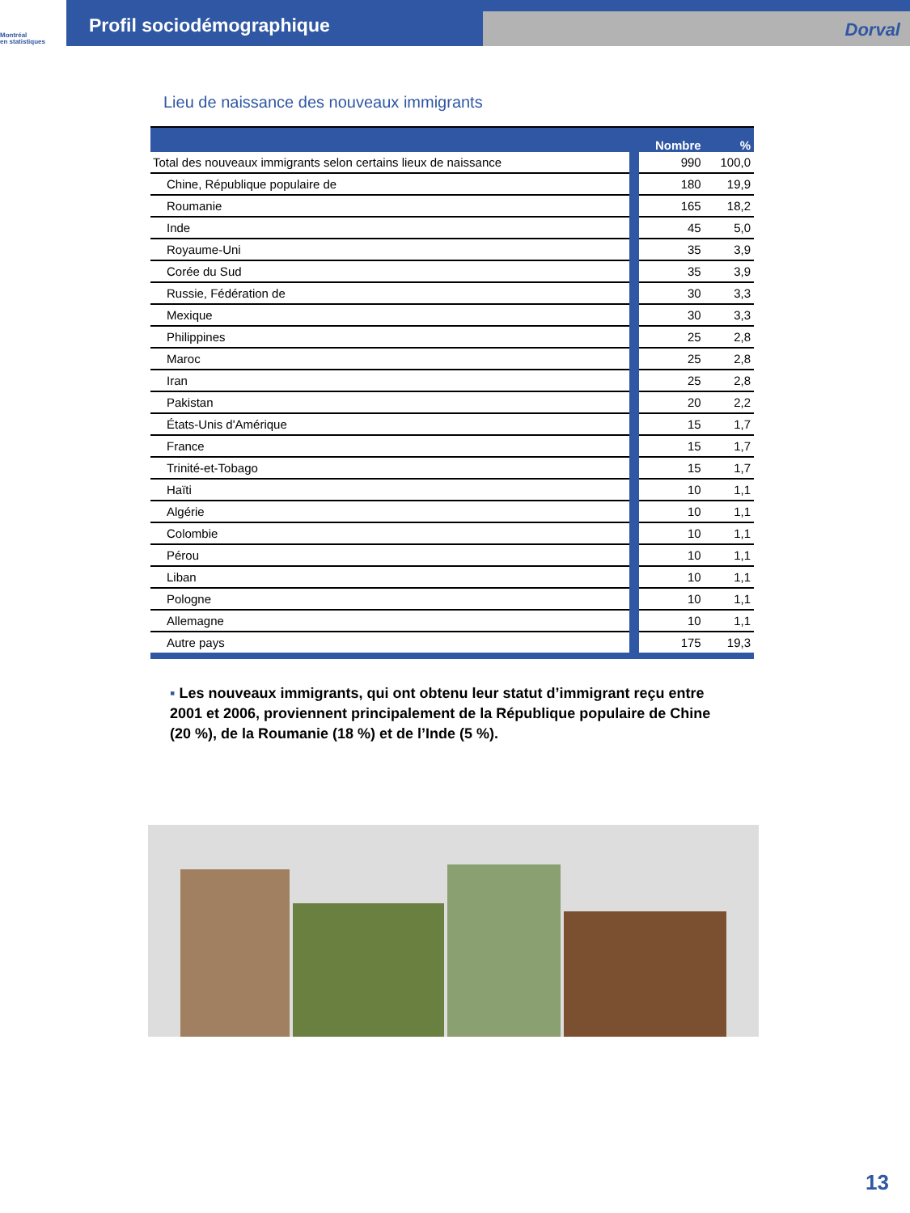Montréal
en statistiques
Profil sociodémographique
Dorval
Lieu de naissance des nouveaux immigrants
| | Nombre | % |
| --- | --- | --- |
| Total des nouveaux immigrants selon certains lieux de naissance | 990 | 100,0 |
| Chine, République populaire de | 180 | 19,9 |
| Roumanie | 165 | 18,2 |
| Inde | 45 | 5,0 |
| Royaume-Uni | 35 | 3,9 |
| Corée du Sud | 35 | 3,9 |
| Russie, Fédération de | 30 | 3,3 |
| Mexique | 30 | 3,3 |
| Philippines | 25 | 2,8 |
| Maroc | 25 | 2,8 |
| Iran | 25 | 2,8 |
| Pakistan | 20 | 2,2 |
| États-Unis d'Amérique | 15 | 1,7 |
| France | 15 | 1,7 |
| Trinité-et-Tobago | 15 | 1,7 |
| Haïti | 10 | 1,1 |
| Algérie | 10 | 1,1 |
| Colombie | 10 | 1,1 |
| Pérou | 10 | 1,1 |
| Liban | 10 | 1,1 |
| Pologne | 10 | 1,1 |
| Allemagne | 10 | 1,1 |
| Autre pays | 175 | 19,3 |
▪ Les nouveaux immigrants, qui ont obtenu leur statut d’immigrant reçu entre 2001 et 2006, proviennent principalement de la République populaire de Chine (20 %), de la Roumanie (18 %) et de l’Inde (5 %).
13